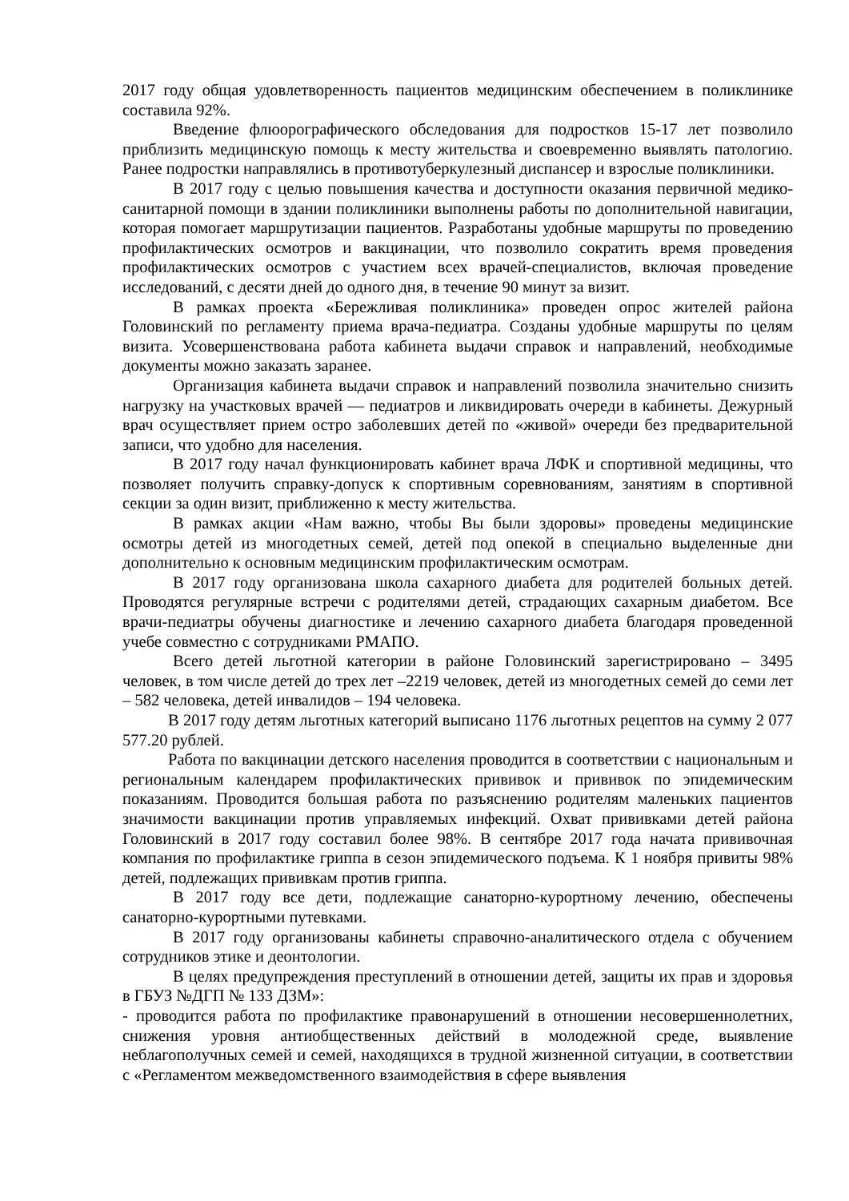2017 году общая удовлетворенность пациентов медицинским обеспечением в поликлинике составила 92%.
Введение флюорографического обследования для подростков 15-17 лет позволило приблизить медицинскую помощь к месту жительства и своевременно выявлять патологию. Ранее подростки направлялись в противотуберкулезный диспансер и взрослые поликлиники.
В 2017 году с целью повышения качества и доступности оказания первичной медико-санитарной помощи в здании поликлиники выполнены работы по дополнительной навигации, которая помогает маршрутизации пациентов. Разработаны удобные маршруты по проведению профилактических осмотров и вакцинации, что позволило сократить время проведения профилактических осмотров с участием всех врачей-специалистов, включая проведение исследований, с десяти дней до одного дня, в течение 90 минут за визит.
В рамках проекта «Бережливая поликлиника» проведен опрос жителей района Головинский по регламенту приема врача-педиатра. Созданы удобные маршруты по целям визита. Усовершенствована работа кабинета выдачи справок и направлений, необходимые документы можно заказать заранее.
Организация кабинета выдачи справок и направлений позволила значительно снизить нагрузку на участковых врачей — педиатров и ликвидировать очереди в кабинеты. Дежурный врач осуществляет прием остро заболевших детей по «живой» очереди без предварительной записи, что удобно для населения.
В 2017 году начал функционировать кабинет врача ЛФК и спортивной медицины, что позволяет получить справку-допуск к спортивным соревнованиям, занятиям в спортивной секции за один визит, приближенно к месту жительства.
В рамках акции «Нам важно, чтобы Вы были здоровы» проведены медицинские осмотры детей из многодетных семей, детей под опекой в специально выделенные дни дополнительно к основным медицинским профилактическим осмотрам.
В 2017 году организована школа сахарного диабета для родителей больных детей. Проводятся регулярные встречи с родителями детей, страдающих сахарным диабетом. Все врачи-педиатры обучены диагностике и лечению сахарного диабета благодаря проведенной учебе совместно с сотрудниками РМАПО.
Всего детей льготной категории в районе Головинский зарегистрировано – 3495 человек, в том числе детей до трех лет –2219 человек, детей из многодетных семей до семи лет – 582 человека, детей инвалидов – 194 человека.
В 2017 году детям льготных категорий выписано 1176 льготных рецептов на сумму 2 077 577.20 рублей.
Работа по вакцинации детского населения проводится в соответствии с национальным и региональным календарем профилактических прививок и прививок по эпидемическим показаниям. Проводится большая работа по разъяснению родителям маленьких пациентов значимости вакцинации против управляемых инфекций. Охват прививками детей района Головинский в 2017 году составил более 98%. В сентябре 2017 года начата прививочная компания по профилактике гриппа в сезон эпидемического подъема. К 1 ноября привиты 98% детей, подлежащих прививкам против гриппа.
В 2017 году все дети, подлежащие санаторно-курортному лечению, обеспечены санаторно-курортными путевками.
В 2017 году организованы кабинеты справочно-аналитического отдела с обучением сотрудников этике и деонтологии.
В целях предупреждения преступлений в отношении детей, защиты их прав и здоровья в ГБУЗ №ДГП № 133 ДЗМ»:
- проводится работа по профилактике правонарушений в отношении несовершеннолетних, снижения уровня антиобщественных действий в молодежной среде, выявление неблагополучных семей и семей, находящихся в трудной жизненной ситуации, в соответствии с «Регламентом межведомственного взаимодействия в сфере выявления